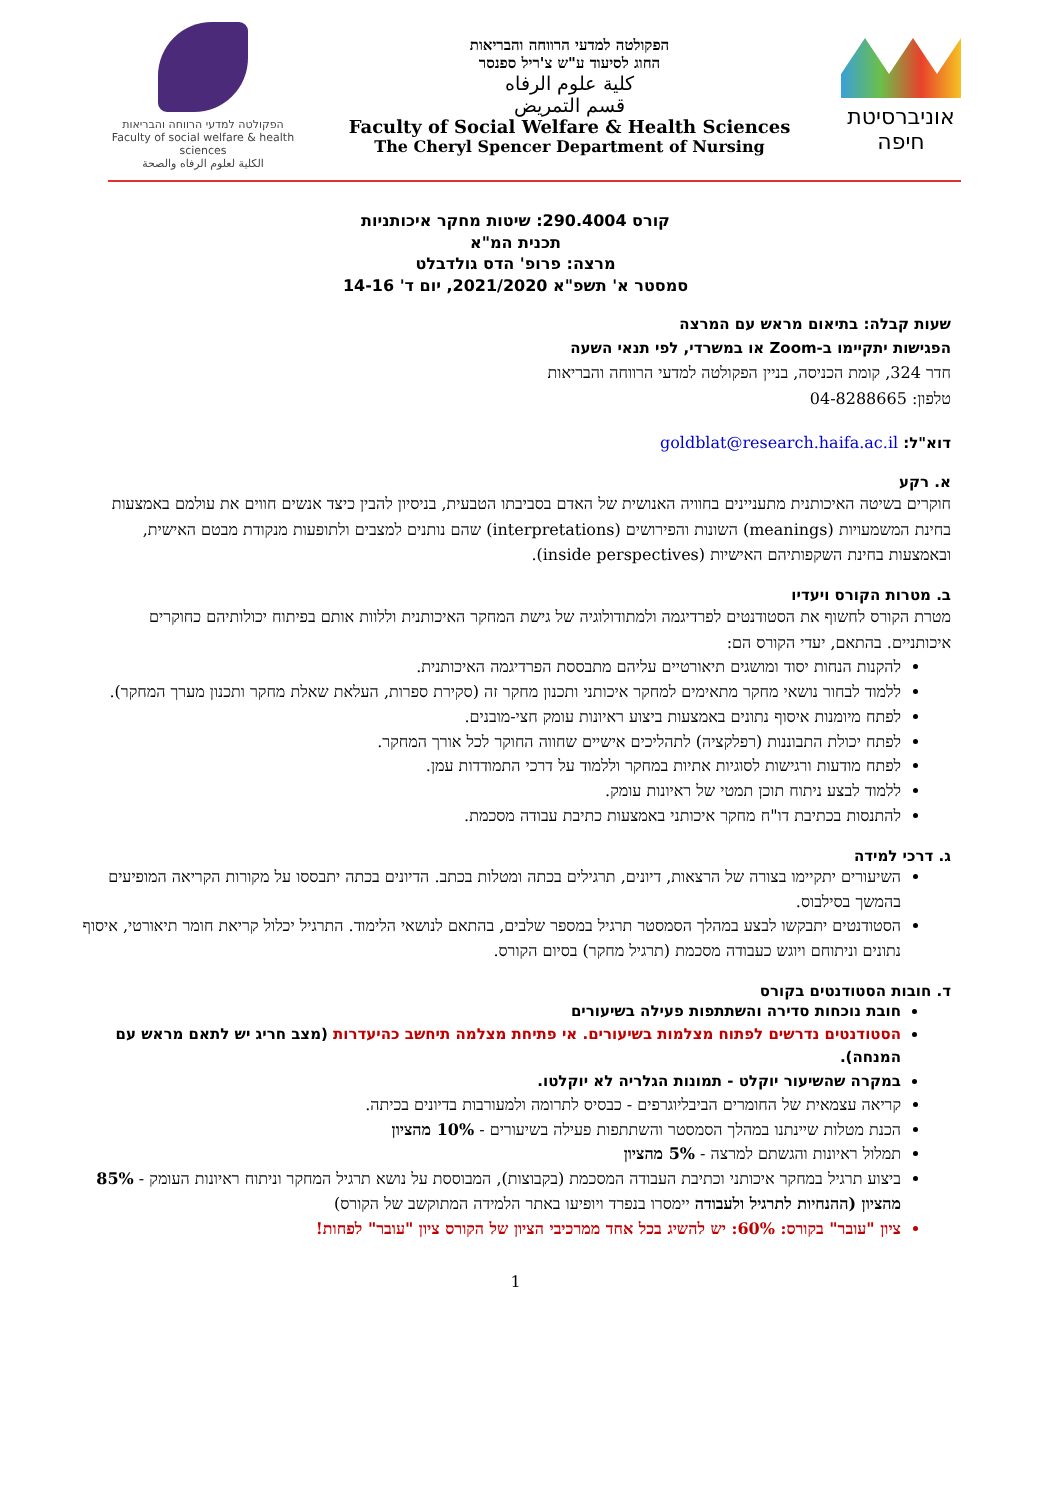אוניברסיטת חיפה
הפקולטה למדעי הרווחה והבריאות
החוג לסיעוד ע"ש צ'ריל ספנסר
كلية علوم الرفاه
قسم التمريض
Faculty of Social Welfare & Health Sciences
The Cheryl Spencer Department of Nursing
הפקולטה למדעי הרווחה והבריאות
Faculty of social welfare & health sciences
الكلية لعلوم الرفاه والصحة
קורס 290.4004: שיטות מחקר איכותניות
תכנית המ"א
מרצה: פרופ' הדס גולדבלט
סמסטר א' תשפ"א 2021/2020, יום ד' 14-16
שעות קבלה: בתיאום מראש עם המרצה
הפגישות יתקיימו ב-Zoom או במשרדי, לפי תנאי השעה
חדר 324, קומת הכניסה, בניין הפקולטה למדעי הרווחה והבריאות
טלפון: 04-8288665
דוא"ל: goldblat@research.haifa.ac.il
א. רקע
חוקרים בשיטה האיכותנית מתעניינים בחוויה האנושית של האדם בסביבתו הטבעית, בניסיון להבין כיצד אנשים חווים את עולמם באמצעות בחינת המשמעויות (meanings) השונות והפירושים (interpretations) שהם נותנים למצבים ולתופעות מנקודת מבטם האישית, ובאמצעות בחינת השקפותיהם האישיות (inside perspectives).
ב. מטרות הקורס ויעדיו
מטרת הקורס לחשוף את הסטודנטים לפרדיגמה ולמתודולוגיה של גישת המחקר האיכותנית וללוות אותם בפיתוח יכולותיהם כחוקרים איכותניים. בהתאם, יעדי הקורס הם:
להקנות הנחות יסוד ומושגים תיאורטיים עליהם מתבססת הפרדיגמה האיכותנית.
ללמוד לבחור נושאי מחקר מתאימים למחקר איכותני ותכנון מחקר זה (סקירת ספרות, העלאת שאלת מחקר ותכנון מערך המחקר).
לפתח מיומנות איסוף נתונים באמצעות ביצוע ראיונות עומק חצי-מובנים.
לפתח יכולת התבוננות (רפלקציה) לתהליכים אישיים שחווה החוקר לכל אורך המחקר.
לפתח מודעות ורגישות לסוגיות אתיות במחקר וללמוד על דרכי התמודדות עמן.
ללמוד לבצע ניתוח תוכן תמטי של ראיונות עומק.
להתנסות בכתיבת דו"ח מחקר איכותני באמצעות כתיבת עבודה מסכמת.
ג. דרכי למידה
השיעורים יתקיימו בצורה של הרצאות, דיונים, תרגילים בכתה ומטלות בכתב. הדיונים בכתה יתבססו על מקורות הקריאה המופיעים בהמשך בסילבוס.
הסטודנטים יתבקשו לבצע במהלך הסמסטר תרגיל במספר שלבים, בהתאם לנושאי הלימוד. התרגיל יכלול קריאת חומר תיאורטי, איסוף נתונים וניתוחם ויוגש כעבודה מסכמת (תרגיל מחקר) בסיום הקורס.
ד. חובות הסטודנטים בקורס
חובת נוכחות סדירה והשתתפות פעילה בשיעורים
הסטודנטים נדרשים לפתוח מצלמות בשיעורים. אי פתיחת מצלמה תיחשב כהיעדרות (מצב חריג יש לתאם מראש עם המנחה).
במקרה שהשיעור יוקלט - תמונות הגלריה לא יוקלטו.
קריאה עצמאית של החומרים הביבליוגרפים - כבסיס לתרומה ולמעורבות בדיונים בכיתה.
הכנת מטלות שיינתנו במהלך הסמסטר והשתתפות פעילה בשיעורים - 10% מהציון
תמלול ראיונות והגשתם למרצה - 5% מהציון
ביצוע תרגיל במחקר איכותני וכתיבת העבודה המסכמת (בקבוצות), המבוססת על נושא תרגיל המחקר וניתוח ראיונות העומק - 85% מהציון (ההנחיות לתרגיל ולעבודה יימסרו בנפרד ויופיעו באתר הלמידה המתוקשב של הקורס)
ציון "עובר" בקורס: 60%: יש להשיג בכל אחד ממרכיבי הציון של הקורס ציון "עובר" לפחות!
1